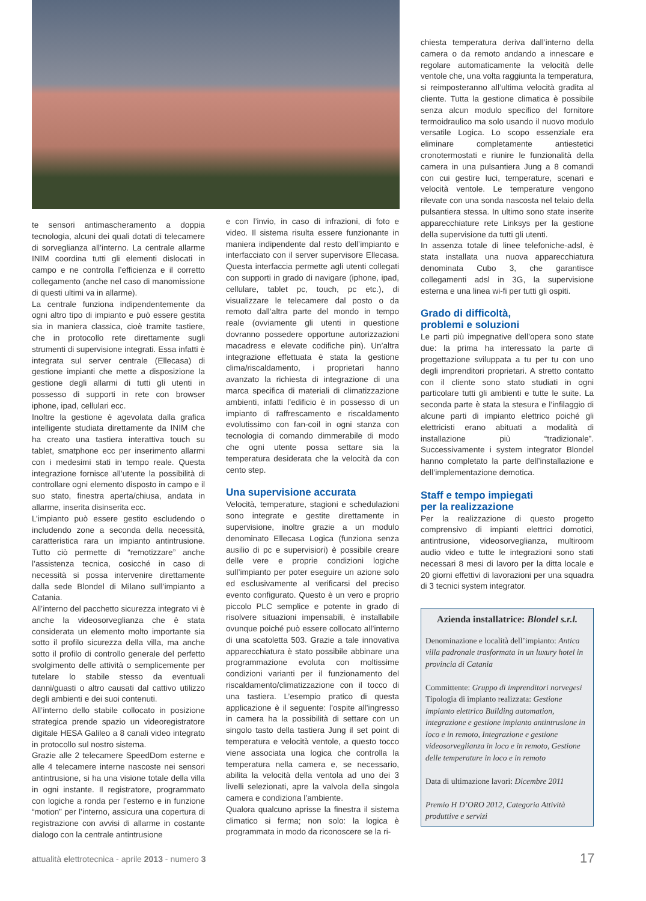te sensori antimascheramento a doppia tecnologia, alcuni dei quali dotati di telecamere di sorveglianza all’interno. La centrale allarme INIM coordina tutti gli elementi dislocati in campo e ne controlla l’efficienza e il corretto collegamento (anche nel caso di manomissione di questi ultimi va in allarme).
La centrale funziona indipendentemente da ogni altro tipo di impianto e può essere gestita sia in maniera classica, cioè tramite tastiere, che in protocollo rete direttamente sugli strumenti di supervisione integrati. Essa infatti è integrata sul server centrale (Ellecasa) di gestione impianti che mette a disposizione la gestione degli allarmi di tutti gli utenti in possesso di supporti in rete con browser iphone, ipad, cellulari ecc.
Inoltre la gestione è agevolata dalla grafica intelligente studiata direttamente da INIM che ha creato una tastiera interattiva touch su tablet, smatphone ecc per inserimento allarmi con i medesimi stati in tempo reale. Questa integrazione fornisce all’utente la possibilità di controllare ogni elemento disposto in campo e il suo stato, finestra aperta/chiusa, andata in allarme, inserita disinserita ecc.
L’impianto può essere gestito escludendo o includendo zone a seconda della necessità, caratteristica rara un impianto antintrusione. Tutto ciò permette di “remotizzare” anche l’assistenza tecnica, cosicché in caso di necessità si possa intervenire direttamente dalla sede Blondel di Milano sull’impianto a Catania.
All’interno del pacchetto sicurezza integrato vi è anche la videosorveglianza che è stata considerata un elemento molto importante sia sotto il profilo sicurezza della villa, ma anche sotto il profilo di controllo generale del perfetto svolgimento delle attività o semplicemente per tutelare lo stabile stesso da eventuali danni/guasti o altro causati dal cattivo utilizzo degli ambienti e dei suoi contenuti.
All’interno dello stabile collocato in posizione strategica prende spazio un videoregistratore digitale HESA Galileo a 8 canali video integrato in protocollo sul nostro sistema.
Grazie alle 2 telecamere SpeedDom esterne e alle 4 telecamere interne nascoste nei sensori antintrusione, si ha una visione totale della villa in ogni instante. Il registratore, programmato con logiche a ronda per l’esterno e in funzione “motion” per l’interno, assicura una copertura di registrazione con avvisi di allarme in costante dialogo con la centrale antintrusione
e con l’invio, in caso di infrazioni, di foto e video. Il sistema risulta essere funzionante in maniera indipendente dal resto dell’impianto e interfacciato con il server supervisore Ellecasa. Questa interfaccia permette agli utenti collegati con supporti in grado di navigare (iphone, ipad, cellulare, tablet pc, touch, pc etc.), di visualizzare le telecamere dal posto o da remoto dall’altra parte del mondo in tempo reale (ovviamente gli utenti in questione dovranno possedere opportune autorizzazioni macadress e elevate codifiche pin). Un’altra integrazione effettuata è stata la gestione clima/riscaldamento, i proprietari hanno avanzato la richiesta di integrazione di una marca specifica di materiali di climatizzazione ambienti, infatti l’edificio è in possesso di un impianto di raffrescamento e riscaldamento evolutissimo con fan-coil in ogni stanza con tecnologia di comando dimmerabile di modo che ogni utente possa settare sia la temperatura desiderata che la velocità da con cento step.
Una supervisione accurata
Velocità, temperature, stagioni e schedulazioni sono integrate e gestite direttamente in supervisione, inoltre grazie a un modulo denominato Ellecasa Logica (funziona senza ausilio di pc e supervisiori) è possibile creare delle vere e proprie condizioni logiche sull’impianto per poter eseguire un azione solo ed esclusivamente al verificarsi del preciso evento configurato. Questo è un vero e proprio piccolo PLC semplice e potente in grado di risolvere situazioni impensabili, è installabile ovunque poiché può essere collocato all’interno di una scatoletta 503. Grazie a tale innovativa apparecchiatura è stato possibile abbinare una programmazione evoluta con moltissime condizioni varianti per il funzionamento del riscaldamento/climatizzazione con il tocco di una tastiera. L’esempio pratico di questa applicazione è il seguente: l’ospite all’ingresso in camera ha la possibilità di settare con un singolo tasto della tastiera Jung il set point di temperatura e velocità ventole, a questo tocco viene associata una logica che controlla la temperatura nella camera e, se necessario, abilita la velocità della ventola ad uno dei 3 livelli selezionati, apre la valvola della singola camera e condiziona l’ambiente.
Qualora qualcuno aprisse la finestra il sistema climatico si ferma; non solo: la logica è programmata in modo da riconoscere se la ri-
chiesta temperatura deriva dall’interno della camera o da remoto andando a innescare e regolare automaticamente la velocità delle ventole che, una volta raggiunta la temperatura, si reimposteranno all’ultima velocità gradita al cliente. Tutta la gestione climatica è possibile senza alcun modulo specifico del fornitore termoidraulico ma solo usando il nuovo modulo versatile Logica. Lo scopo essenziale era eliminare completamente antiestetici cronotermostati e riunire le funzionalità della camera in una pulsantiera Jung a 8 comandi con cui gestire luci, temperature, scenari e velocità ventole. Le temperature vengono rilevate con una sonda nascosta nel telaio della pulsantiera stessa. In ultimo sono state inserite apparecchiature rete Linksys per la gestione della supervisione da tutti gli utenti.
In assenza totale di linee telefoniche-adsl, è stata installata una nuova apparecchiatura denominata Cubo 3, che garantisce collegamenti adsl in 3G, la supervisione esterna e una linea wi-fi per tutti gli ospiti.
Grado di difficoltà,
problemi e soluzioni
Le parti più impegnative dell’opera sono state due: la prima ha interessato la parte di progettazione sviluppata a tu per tu con uno degli imprenditori proprietari. A stretto contatto con il cliente sono stato studiati in ogni particolare tutti gli ambienti e tutte le suite. La seconda parte è stata la stesura e l’infilaggio di alcune parti di impianto elettrico poiché gli elettricisti erano abituati a modalità di installazione più “tradizionale”. Successivamente i system integrator Blondel hanno completato la parte dell’installazione e dell’implementazione demotica.
Staff e tempo impiegati
per la realizzazione
Per la realizzazione di questo progetto comprensivo di impianti elettrici domotici, antintrusione, videosorveglianza, multiroom audio video e tutte le integrazioni sono stati necessari 8 mesi di lavoro per la ditta locale e 20 giorni effettivi di lavorazioni per una squadra di 3 tecnici system integrator.
Azienda installatrice: Blondel s.r.l.
Denominazione e località dell’impianto: Antica villa padronale trasformata in un luxury hotel in provincia di Catania
Committente: Gruppo di imprenditori norvegesi
Tipologia di impianto realizzata: Gestione impianto elettrico Building automation, integrazione e gestione impianto antintrusione in loco e in remoto, Integrazione e gestione videosorveglianza in loco e in remoto, Gestione delle temperature in loco e in remoto
Data di ultimazione lavori: Dicembre 2011
Premio H D’ORO 2012, Categoria Attività produttive e servizi
attualità elettrotecnica - aprile 2013 - numero 3
17